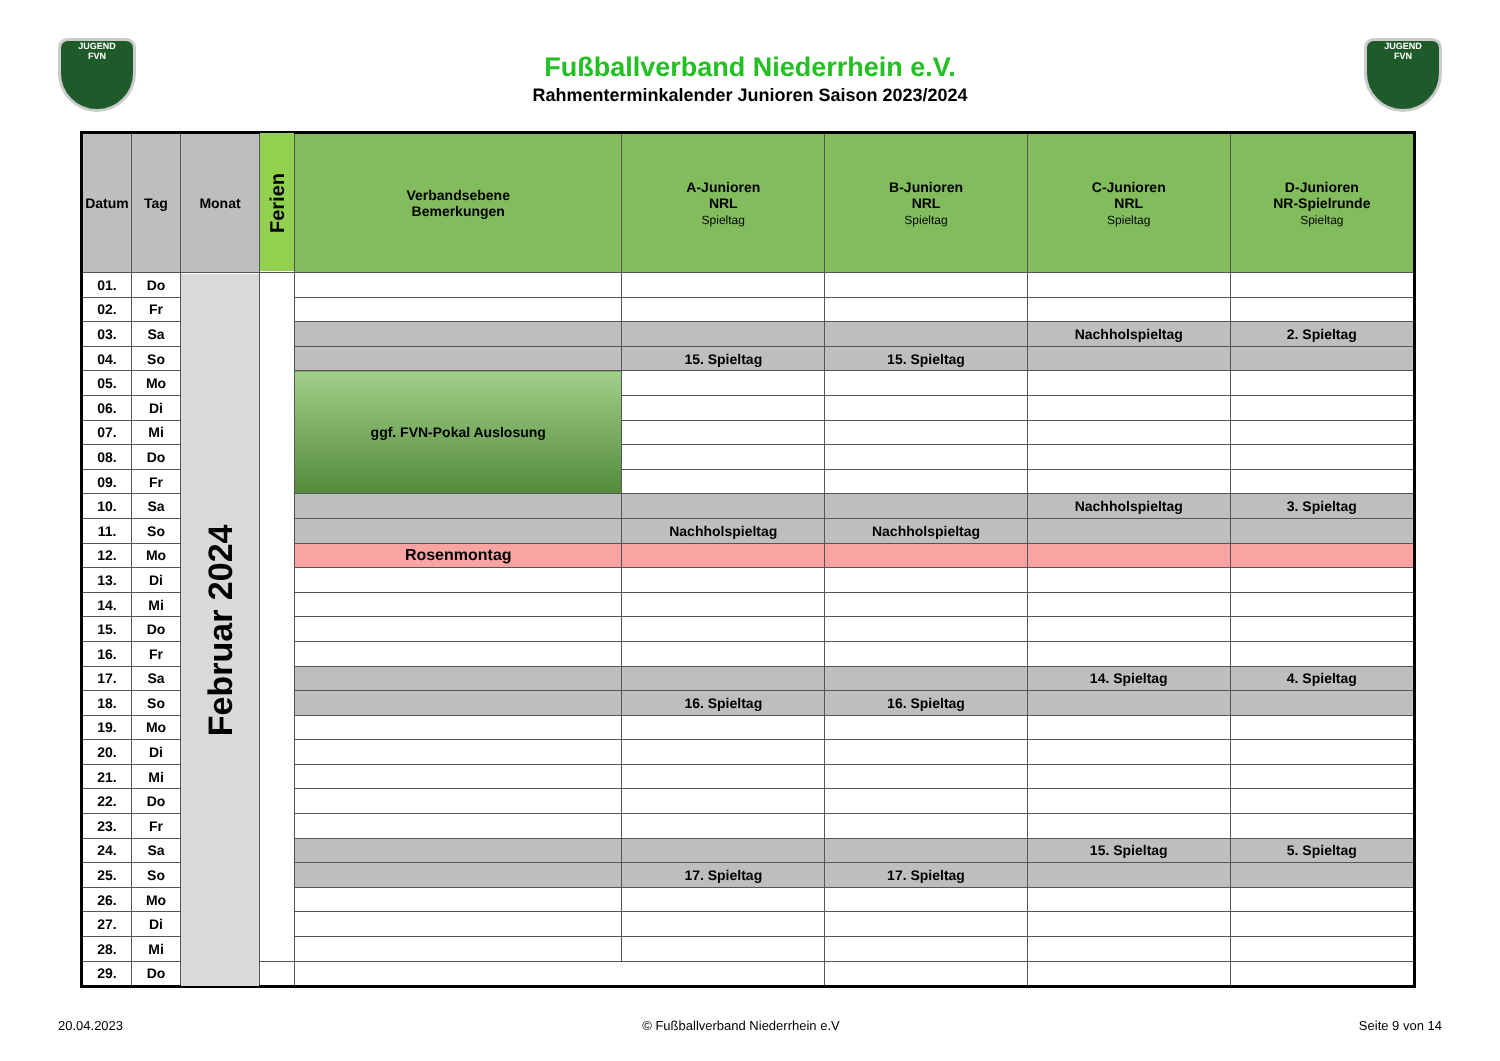JUGEND
FVN
JUGEND
FVN
Fußballverband Niederrhein e.V.
Rahmenterminkalender Junioren Saison 2023/2024
| Datum | Tag | Monat | Ferien | Verbandsebene Bemerkungen | A-Junioren NRL Spieltag | B-Junioren NRL Spieltag | C-Junioren NRL Spieltag | D-Junioren NR-Spielrunde Spieltag |
| --- | --- | --- | --- | --- | --- | --- | --- | --- |
| 01. | Do | Februar 2024 | | | | | | |
| 02. | Fr | | | | | | | |
| 03. | Sa | | | | | | Nachholspieltag | 2. Spieltag |
| 04. | So | | | | 15. Spieltag | 15. Spieltag | | |
| 05. | Mo | | | ggf. FVN-Pokal Auslosung | | | | |
| 06. | Di | | | | | | | |
| 07. | Mi | | | | | | | |
| 08. | Do | | | | | | | |
| 09. | Fr | | | | | | | |
| 10. | Sa | | | | | | Nachholspieltag | 3. Spieltag |
| 11. | So | | | | Nachholspieltag | Nachholspieltag | | |
| 12. | Mo | | | Rosenmontag | | | | |
| 13. | Di | | | | | | | |
| 14. | Mi | | | | | | | |
| 15. | Do | | | | | | | |
| 16. | Fr | | | | | | | |
| 17. | Sa | | | | | | 14. Spieltag | 4. Spieltag |
| 18. | So | | | | 16. Spieltag | 16. Spieltag | | |
| 19. | Mo | | | | | | | |
| 20. | Di | | | | | | | |
| 21. | Mi | | | | | | | |
| 22. | Do | | | | | | | |
| 23. | Fr | | | | | | | |
| 24. | Sa | | | | | | 15. Spieltag | 5. Spieltag |
| 25. | So | | | | 17. Spieltag | 17. Spieltag | | |
| 26. | Mo | | | | | | | |
| 27. | Di | | | | | | | |
| 28. | Mi | | | | | | | |
| 29. | Do | | | | | | | |
20.04.2023 © Fußballverband Niederrhein e.V Seite 9 von 14